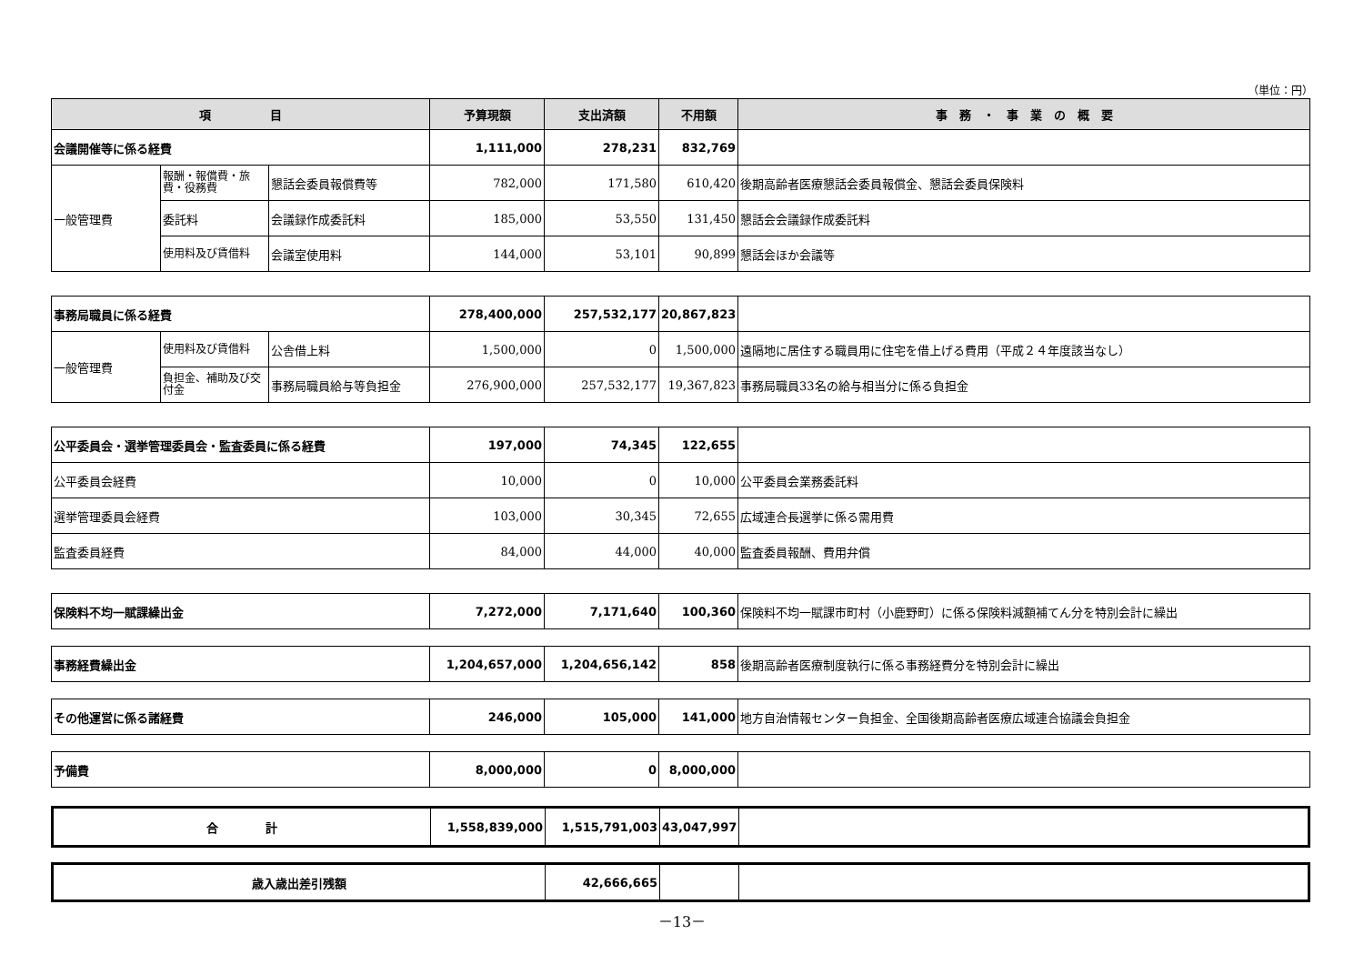（単位：円）
| 項 目 | | | 予算現額 | 支出済額 | 不用額 | 事 務 ・ 事 業 の 概 要 |
| --- | --- | --- | --- | --- | --- | --- |
| 会議開催等に係る経費 | | | 1,111,000 | 278,231 | 832,769 | |
| 一般管理費 | 報酬・報償費・旅費・役務費 | 懇話会委員報償費等 | 782,000 | 171,580 | 610,420 | 後期高齢者医療懇話会委員報償金、懇話会委員保険料 |
| | 委託料 | 会議録作成委託料 | 185,000 | 53,550 | 131,450 | 懇話会会議録作成委託料 |
| | 使用料及び賃借料 | 会議室使用料 | 144,000 | 53,101 | 90,899 | 懇話会ほか会議等 |
| 事務局職員に係る経費 | | | 278,400,000 | 257,532,177 | 20,867,823 | |
| 一般管理費 | 使用料及び賃借料 | 公舎借上料 | 1,500,000 | 0 | 1,500,000 | 遠隔地に居住する職員用に住宅を借上げる費用（平成２４年度該当なし） |
| | 負担金、補助及び交付金 | 事務局職員給与等負担金 | 276,900,000 | 257,532,177 | 19,367,823 | 事務局職員33名の給与相当分に係る負担金 |
| 公平委員会・選挙管理委員会・監査委員に係る経費 | 197,000 | 74,345 | 122,655 | |
| 公平委員会経費 | 10,000 | 0 | 10,000 | 公平委員会業務委託料 |
| 選挙管理委員会経費 | 103,000 | 30,345 | 72,655 | 広域連合長選挙に係る需用費 |
| 監査委員経費 | 84,000 | 44,000 | 40,000 | 監査委員報酬、費用弁償 |
| 保険料不均一賦課繰出金 | 7,272,000 | 7,171,640 | 100,360 | 保険料不均一賦課市町村（小鹿野町）に係る保険料減額補てん分を特別会計に繰出 |
| 事務経費繰出金 | 1,204,657,000 | 1,204,656,142 | 858 | 後期高齢者医療制度執行に係る事務経費分を特別会計に繰出 |
| その他運営に係る諸経費 | 246,000 | 105,000 | 141,000 | 地方自治情報センター負担金、全国後期高齢者医療広域連合協議会負担金 |
| 予備費 | 8,000,000 | 0 | 8,000,000 | |
| 合 計 | 1,558,839,000 | 1,515,791,003 | 43,047,997 | |
| 歳入歳出差引残額 | 42,666,665 | | |
－13－